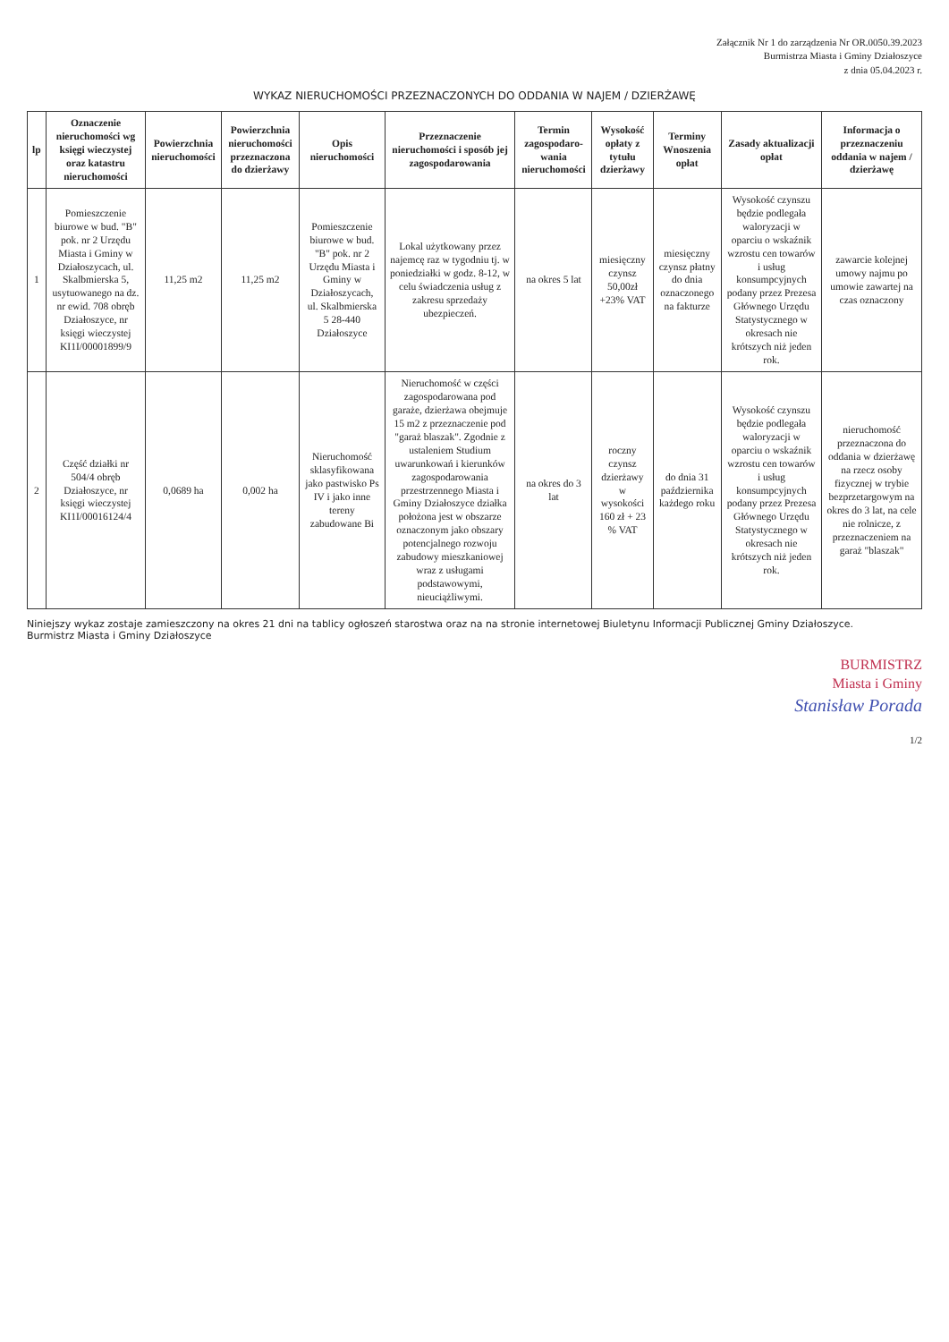Załącznik Nr 1 do zarządzenia Nr OR.0050.39.2023
Burmistrza Miasta i Gminy Działoszyce
z dnia 05.04.2023 r.
WYKAZ NIERUCHOMOŚCI PRZEZNACZONYCH DO ODDANIA W NAJEM / DZIERŻAWĘ
| lp | Oznaczenie nieruchomości wg księgi wieczystej oraz katastru nieruchomości | Powierzchnia nieruchomości | Powierzchnia nieruchomości przeznaczona do dzierżawy | Opis nieruchomości | Przeznaczenie nieruchomości i sposób jej zagospodarowania | Termin zagospodaro-wania nieruchomości | Wysokość opłaty z tytułu dzierżawy | Terminy Wnoszenia opłat | Zasady aktualizacji opłat | Informacja o przeznaczeniu oddania w najem / dzierżawę |
| --- | --- | --- | --- | --- | --- | --- | --- | --- | --- | --- |
| 1 | Pomieszczenie biurowe w bud. "B" pok. nr 2 Urzędu Miasta i Gminy w Działoszycach, ul. Skalbmierska 5, usytuowanego na dz. nr ewid. 708 obręb Działoszyce, nr księgi wieczystej KI1I/00001899/9 | 11,25 m2 | 11,25 m2 | Pomieszczenie biurowe w bud. "B" pok. nr 2 Urzędu Miasta i Gminy w Działoszycach, ul. Skalbmierska 5 28-440 Działoszyce | Lokal użytkowany przez najemcę raz w tygodniu tj. w poniedziałki w godz. 8-12, w celu świadczenia usług z zakresu sprzedaży ubezpieczeń. | na okres 5 lat | miesięczny czynsz 50,00zł +23% VAT | miesięczny czynsz płatny do dnia oznaczonego na fakturze | Wysokość czynszu będzie podlegała waloryzacji w oparciu o wskaźnik wzrostu cen towarów i usług konsumpcyjnych podany przez Prezesa Głównego Urzędu Statystycznego w okresach nie krótszych niż jeden rok. | zawarcie kolejnej umowy najmu po umowie zawartej na czas oznaczony |
| 2 | Część działki nr 504/4 obręb Działoszyce, nr księgi wieczystej KI1I/00016124/4 | 0,0689 ha | 0,002 ha | Nieruchomość sklasyfikowana jako pastwisko Ps IV i jako inne tereny zabudowane Bi | Nieruchomość w części zagospodarowana pod garaże, dzierżawa obejmuje 15 m2 z przeznaczenie pod "garaż blaszak". Zgodnie z ustaleniem Studium uwarunkowań i kierunków zagospodarowania przestrzennego Miasta i Gminy Działoszyce działka położona jest w obszarze oznaczonym jako obszary potencjalnego rozwoju zabudowy mieszkaniowej wraz z usługami podstawowymi, nieuciążliwymi. | na okres do 3 lat | roczny czynsz dzierżawy w wysokości 160 zł + 23 % VAT | do dnia 31 października każdego roku | Wysokość czynszu będzie podlegała waloryzacji w oparciu o wskaźnik wzrostu cen towarów i usług konsumpcyjnych podany przez Prezesa Głównego Urzędu Statystycznego w okresach nie krótszych niż jeden rok. | nieruchomość przeznaczona do oddania w dzierżawę na rzecz osoby fizycznej w trybie bezprzetargowym na okres do 3 lat, na cele nie rolnicze, z przeznaczeniem na garaż "blaszak" |
Niniejszy wykaz zostaje zamieszczony na okres 21 dni na tablicy ogłoszeń starostwa oraz na na stronie internetowej Biuletynu Informacji Publicznej Gminy Działoszyce.
Burmistrz Miasta i Gminy Działoszyce
BURMISTRZ
Miasta i Gminy
Stanisław Porada
1/2